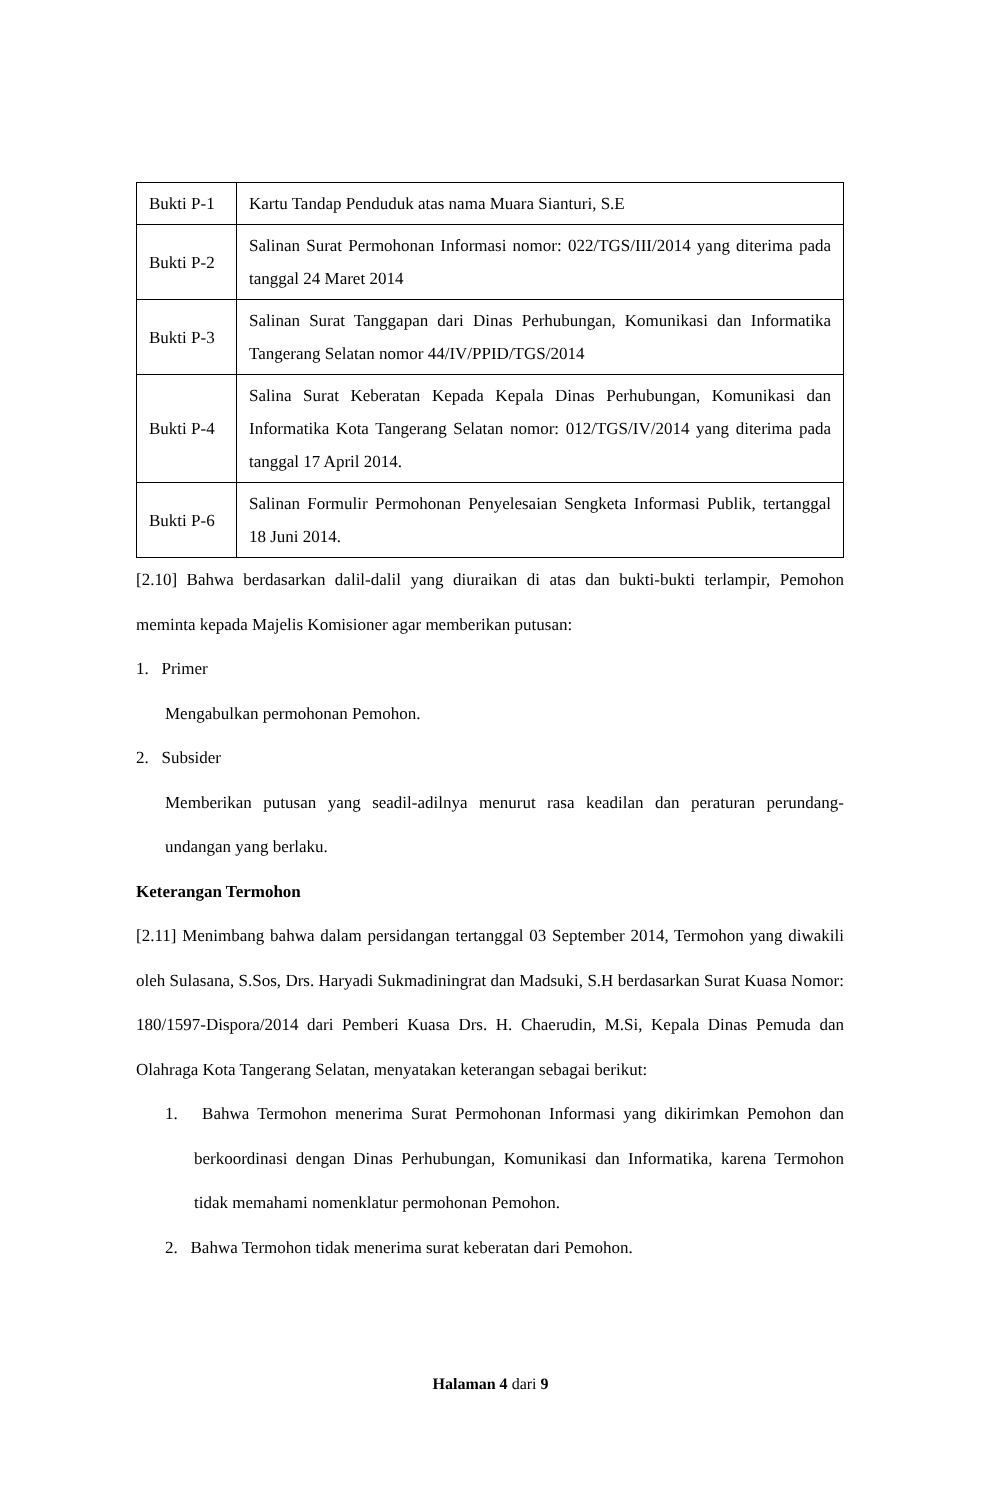| Bukti P-1 | Kartu Tandap Penduduk atas nama Muara Sianturi, S.E |
| Bukti P-2 | Salinan Surat Permohonan Informasi nomor: 022/TGS/III/2014 yang diterima pada tanggal 24 Maret 2014 |
| Bukti P-3 | Salinan Surat Tanggapan dari Dinas Perhubungan, Komunikasi dan Informatika Tangerang Selatan nomor 44/IV/PPID/TGS/2014 |
| Bukti P-4 | Salina Surat Keberatan Kepada Kepala Dinas Perhubungan, Komunikasi dan Informatika Kota Tangerang Selatan nomor: 012/TGS/IV/2014 yang diterima pada tanggal 17 April 2014. |
| Bukti P-6 | Salinan Formulir Permohonan Penyelesaian Sengketa Informasi Publik, tertanggal 18 Juni 2014. |
[2.10] Bahwa berdasarkan dalil-dalil yang diuraikan di atas dan bukti-bukti terlampir, Pemohon meminta kepada Majelis Komisioner agar memberikan putusan:
1. Primer
Mengabulkan permohonan Pemohon.
2. Subsider
Memberikan putusan yang seadil-adilnya menurut rasa keadilan dan peraturan perundang-undangan yang berlaku.
Keterangan Termohon
[2.11] Menimbang bahwa dalam persidangan tertanggal 03 September 2014, Termohon yang diwakili oleh Sulasana, S.Sos, Drs. Haryadi Sukmadiningrat dan Madsuki, S.H berdasarkan Surat Kuasa Nomor: 180/1597-Dispora/2014 dari Pemberi Kuasa Drs. H. Chaerudin, M.Si, Kepala Dinas Pemuda dan Olahraga Kota Tangerang Selatan, menyatakan keterangan sebagai berikut:
1. Bahwa Termohon menerima Surat Permohonan Informasi yang dikirimkan Pemohon dan berkoordinasi dengan Dinas Perhubungan, Komunikasi dan Informatika, karena Termohon tidak memahami nomenklatur permohonan Pemohon.
2. Bahwa Termohon tidak menerima surat keberatan dari Pemohon.
Halaman 4 dari 9